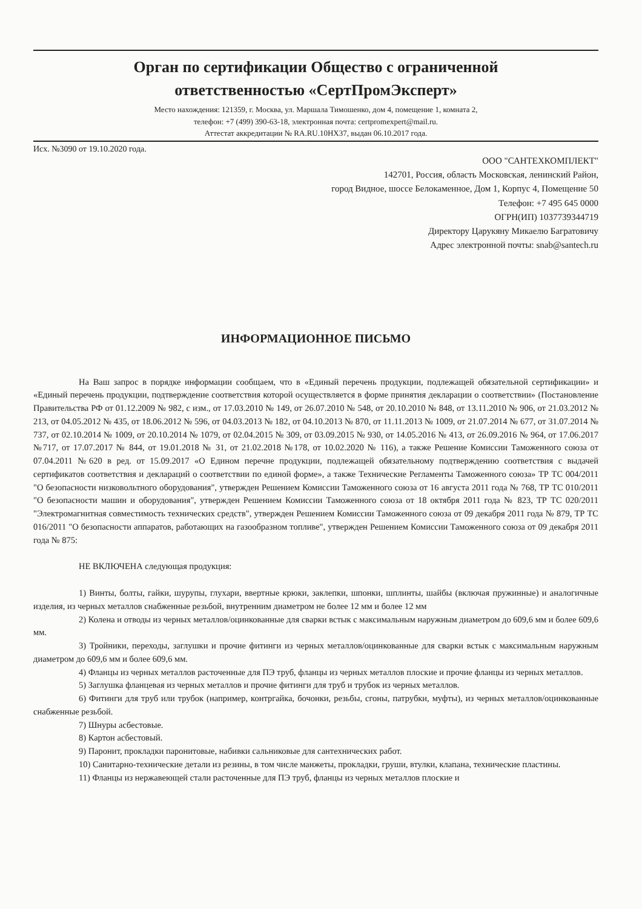Орган по сертификации Общество с ограниченной
ответственностью «СертПромЭксперт»
Место нахождения: 121359, г. Москва, ул. Маршала Тимошенко, дом 4, помещение 1, комната 2,
телефон: +7 (499) 390-63-18, электронная почта: certpromexpert@mail.ru.
Аттестат аккредитации № RA.RU.10НХ37, выдан 06.10.2017 года.
Исх. №3090 от 19.10.2020 года.
ООО "САНТЕХКОМПЛЕКТ"
142701, Россия, область Московская, ленинский Район,
город Видное, шоссе Белокаменное, Дом 1, Корпус 4, Помещение 50
Телефон: +7 495 645 0000
ОГРН(ИП) 1037739344719
Директору Царукяну Микаелю Багратовичу
Адрес электронной почты: snab@santech.ru
ИНФОРМАЦИОННОЕ ПИСЬМО
На Ваш запрос в порядке информации сообщаем, что в «Единый перечень продукции, подлежащей обязательной сертификации» и «Единый перечень продукции, подтверждение соответствия которой осуществляется в форме принятия декларации о соответствии» (Постановление Правительства РФ от 01.12.2009 № 982, с изм., от 17.03.2010 № 149, от 26.07.2010 № 548, от 20.10.2010 № 848, от 13.11.2010 № 906, от 21.03.2012 № 213, от 04.05.2012 № 435, от 18.06.2012 № 596, от 04.03.2013 № 182, от 04.10.2013 № 870, от 11.11.2013 № 1009, от 21.07.2014 № 677, от 31.07.2014 № 737, от 02.10.2014 № 1009, от 20.10.2014 № 1079, от 02.04.2015 № 309, от 03.09.2015 № 930, от 14.05.2016 № 413, от 26.09.2016 № 964, от 17.06.2017 №717, от 17.07.2017 № 844, от 19.01.2018 № 31, от 21.02.2018 №178, от 10.02.2020 № 116), а также Решение Комиссии Таможенного союза от 07.04.2011 №620 в ред. от 15.09.2017 «О Едином перечне продукции, подлежащей обязательному подтверждению соответствия с выдачей сертификатов соответствия и деклараций о соответствии по единой форме», а также Технические Регламенты Таможенного союза» ТР ТС 004/2011 "О безопасности низковольтного оборудования", утвержден Решением Комиссии Таможенного союза от 16 августа 2011 года № 768, ТР ТС 010/2011 "О безопасности машин и оборудования", утвержден Решением Комиссии Таможенного союза от 18 октября 2011 года № 823, ТР ТС 020/2011 "Электромагнитная совместимость технических средств", утвержден Решением Комиссии Таможенного союза от 09 декабря 2011 года № 879, ТР ТС 016/2011 "О безопасности аппаратов, работающих на газообразном топливе", утвержден Решением Комиссии Таможенного союза от 09 декабря 2011 года № 875:
НЕ ВКЛЮЧЕНА следующая продукция:
1) Винты, болты, гайки, шурупы, глухари, ввертные крюки, заклепки, шпонки, шплинты, шайбы (включая пружинные) и аналогичные изделия, из черных металлов снабженные резьбой, внутренним диаметром не более 12 мм и более 12 мм
2) Колена и отводы из черных металлов/оцинкованные для сварки встык с максимальным наружным диаметром до 609,6 мм и более 609,6 мм.
3) Тройники, переходы, заглушки и прочие фитинги из черных металлов/оцинкованные для сварки встык с максимальным наружным диаметром до 609,6 мм и более 609,6 мм.
4) Фланцы из черных металлов расточенные для ПЭ труб, фланцы из черных металлов плоские и прочие фланцы из черных металлов.
5) Заглушка фланцевая из черных металлов и прочие фитинги для труб и трубок из черных металлов.
6) Фитинги для труб или трубок (например, контргайка, бочонки, резьбы, сгоны, патрубки, муфты), из черных металлов/оцинкованные снабженные резьбой.
7) Шнуры асбестовые.
8) Картон асбестовый.
9) Паронит, прокладки паронитовые, набивки сальниковые для сантехнических работ.
10) Санитарно-технические детали из резины, в том числе манжеты, прокладки, груши, втулки, клапана, технические пластины.
11) Фланцы из нержавеющей стали расточенные для ПЭ труб, фланцы из черных металлов плоские и